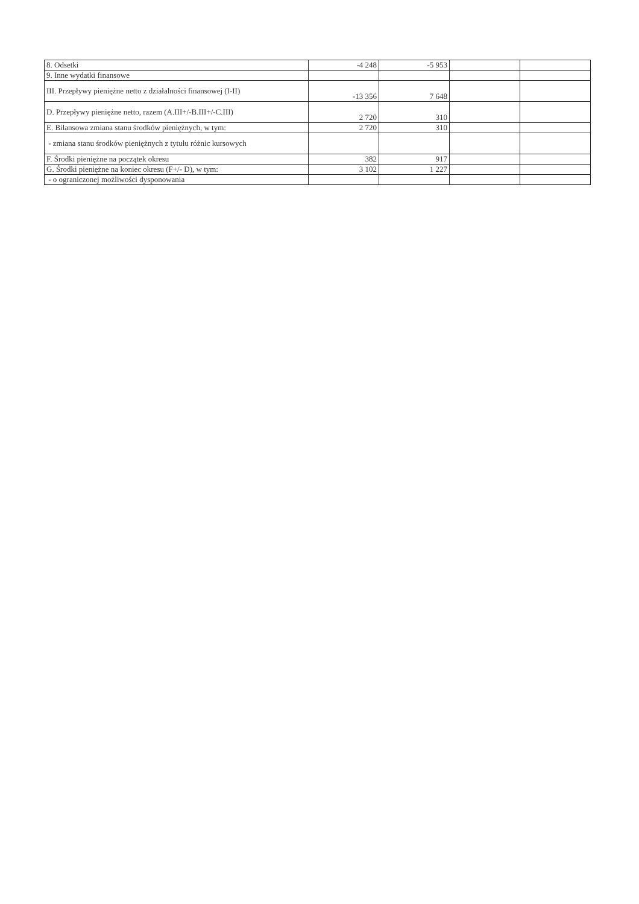| 8. Odsetki | -4 248 | -5 953 | | |
| 9. Inne wydatki finansowe | | | | |
| III. Przepływy pieniężne netto z działalności finansowej (I-II) | -13 356 | 7 648 | | |
| D. Przepływy pieniężne netto, razem (A.III+/-B.III+/-C.III) | 2 720 | 310 | | |
| E. Bilansowa zmiana stanu środków pieniężnych, w tym: | 2 720 | 310 | | |
| - zmiana stanu środków pieniężnych z tytułu różnic kursowych | | | | |
| F. Środki pieniężne na początek okresu | 382 | 917 | | |
| G. Środki pieniężne na koniec okresu (F+/- D), w tym: | 3 102 | 1 227 | | |
| - o ograniczonej możliwości dysponowania | | | | |